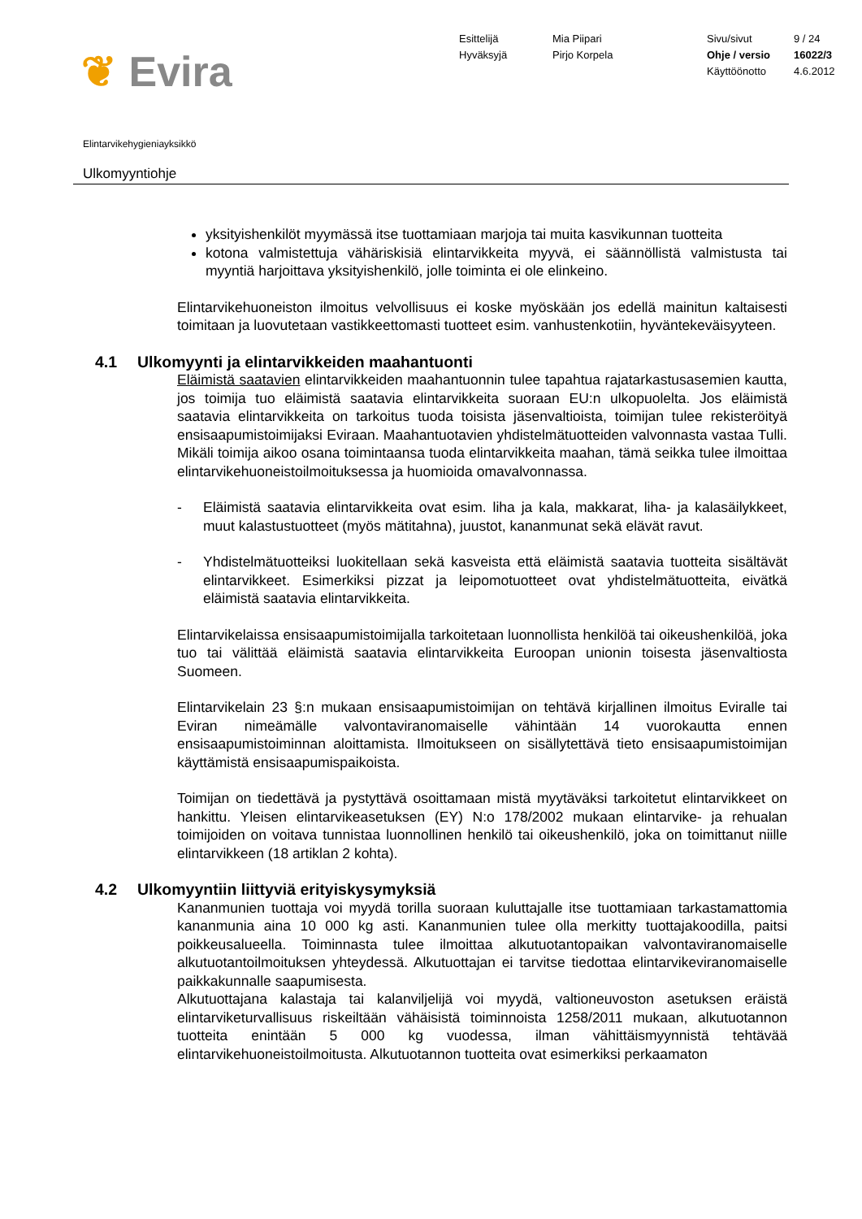❦ Evira
Esittelijä
Hyväksyjä
Mia Piipari
Pirjo Korpela
Sivu/sivut
Ohje / versio
Käyttöönotto
9 / 24
16022/3
4.6.2012
Elintarvikehygieniayksikkö
Ulkomyyntiohje
yksityishenkilöt myymässä itse tuottamiaan marjoja tai muita kasvikunnan tuotteita
kotona valmistettuja vähäriskisiä elintarvikkeita myyvä, ei säännöllistä valmistusta tai myyntiä harjoittava yksityishenkilö, jolle toiminta ei ole elinkeino.
Elintarvikehuoneiston ilmoitus velvollisuus ei koske myöskään jos edellä mainitun kaltaisesti toimitaan ja luovutetaan vastikkeettomasti tuotteet esim. vanhustenkotiin, hyväntekeväisyyteen.
4.1 Ulkomyynti ja elintarvikkeiden maahantuonti
Eläimistä saatavien elintarvikkeiden maahantuonnin tulee tapahtua rajatarkastusasemien kautta, jos toimija tuo eläimistä saatavia elintarvikkeita suoraan EU:n ulkopuolelta. Jos eläimistä saatavia elintarvikkeita on tarkoitus tuoda toisista jäsenvaltioista, toimijan tulee rekisteröityä ensisaapumistoimijaksi Eviraan. Maahantuotavien yhdistelmätuotteiden valvonnasta vastaa Tulli. Mikäli toimija aikoo osana toimintaansa tuoda elintarvikkeita maahan, tämä seikka tulee ilmoittaa elintarvikehuoneistoilmoituksessa ja huomioida omavalvonnassa.
- Eläimistä saatavia elintarvikkeita ovat esim. liha ja kala, makkarat, liha- ja kalasäilykkeet, muut kalastustuotteet (myös mätitahna), juustot, kananmunat sekä elävät ravut.
- Yhdistelmätuotteiksi luokitellaan sekä kasveista että eläimistä saatavia tuotteita sisältävät elintarvikkeet. Esimerkiksi pizzat ja leipomotuotteet ovat yhdistelmätuotteita, eivätkä eläimistä saatavia elintarvikkeita.
Elintarvikelaissa ensisaapumistoimijalla tarkoitetaan luonnollista henkilöä tai oikeushenkilöä, joka tuo tai välittää eläimistä saatavia elintarvikkeita Euroopan unionin toisesta jäsenvaltiosta Suomeen.
Elintarvikelain 23 §:n mukaan ensisaapumistoimijan on tehtävä kirjallinen ilmoitus Eviralle tai Eviran nimeämälle valvontaviranomaiselle vähintään 14 vuorokautta ennen ensisaapumistoiminnan aloittamista. Ilmoitukseen on sisällytettävä tieto ensisaapumistoimijan käyttämistä ensisaapumispaikoista.
Toimijan on tiedettävä ja pystyttävä osoittamaan mistä myytäväksi tarkoitetut elintarvikkeet on hankittu. Yleisen elintarvikeasetuksen (EY) N:o 178/2002 mukaan elintarvike- ja rehualan toimijoiden on voitava tunnistaa luonnollinen henkilö tai oikeushenkilö, joka on toimittanut niille elintarvikkeen (18 artiklan 2 kohta).
4.2 Ulkomyyntiin liittyviä erityiskysymyksiä
Kananmunien tuottaja voi myydä torilla suoraan kuluttajalle itse tuottamiaan tarkastamattomia kananmunia aina 10 000 kg asti. Kananmunien tulee olla merkitty tuottajakoodilla, paitsi poikkeusalueella. Toiminnasta tulee ilmoittaa alkutuotantopaikan valvontaviranomaiselle alkutuotantoilmoituksen yhteydessä. Alkutuottajan ei tarvitse tiedottaa elintarvikeviranomaiselle paikkakunnalle saapumisesta.
Alkutuottajana kalastaja tai kalanviljelijä voi myydä, valtioneuvoston asetuksen eräistä elintarviketurvallisuus riskeiltään vähäisistä toiminnoista 1258/2011 mukaan, alkutuotannon tuotteita enintään 5 000 kg vuodessa, ilman vähittäismyynnistä tehtävää elintarvikehuoneistoilmoitusta. Alkutuotannon tuotteita ovat esimerkiksi perkaamaton